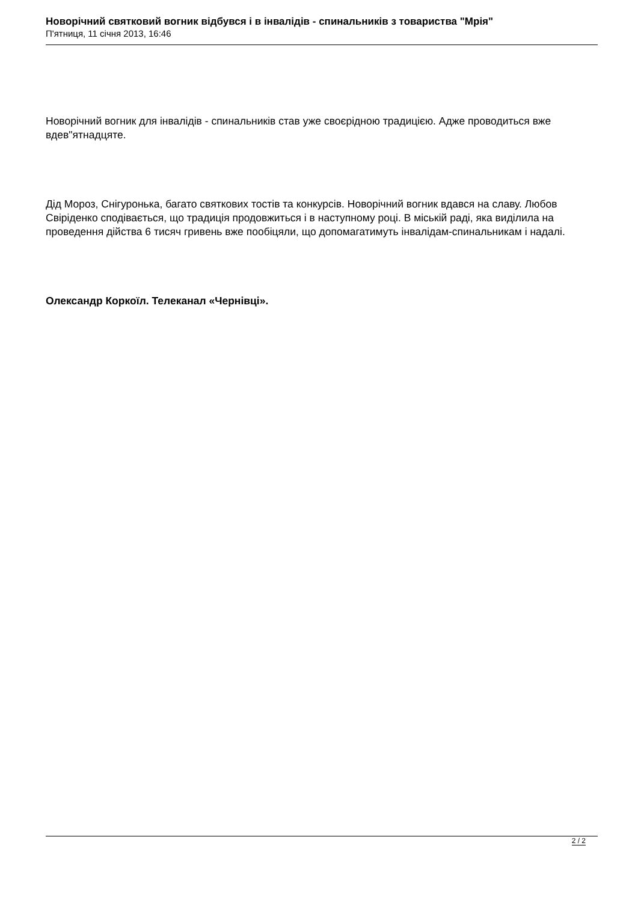Новорічний святковий вогник відбувся і в інвалідів - спинальників з товариства "Мрія"
П'ятниця, 11 січня 2013, 16:46
Новорічний вогник для інвалідів - спинальників став уже своєрідною традицією. Адже проводиться вже вдев"ятнадцяте.
Дід Мороз, Снігуронька, багато святкових тостів та конкурсів. Новорічний вогник вдався на славу. Любов Свіріденко сподівається, що традиція продовжиться і в наступному році. В міській раді, яка виділила на проведення дійства 6 тисяч гривень вже пообіцяли, що допомагатимуть інвалідам-спинальникам і надалі.
Олександр Коркоїл. Телеканал «Чернівці».
2 / 2